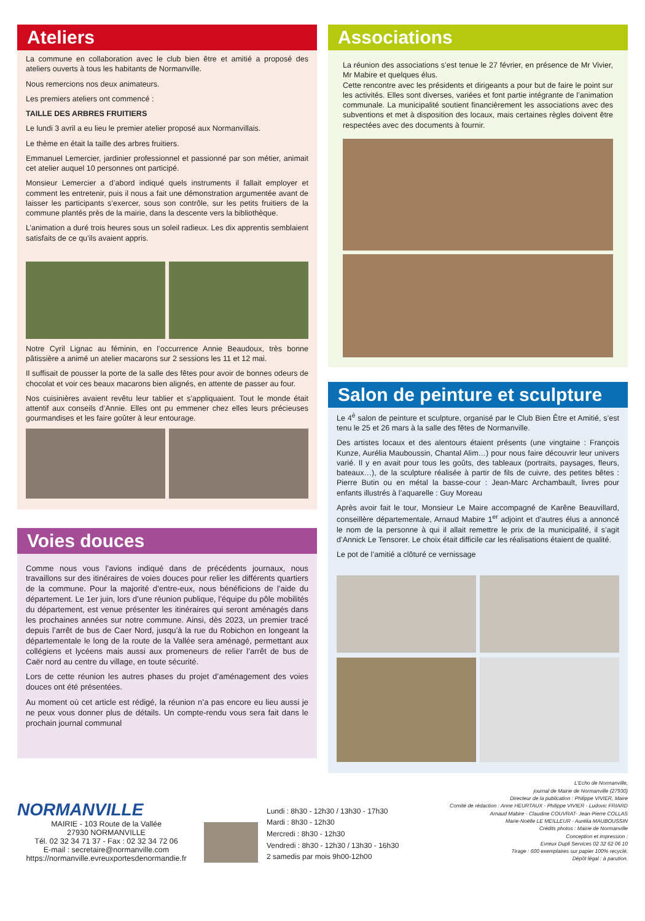Ateliers
La commune en collaboration avec le club bien être et amitié a proposé des ateliers ouverts à tous les habitants de Normanville.
Nous remercions nos deux animateurs.
Les premiers ateliers ont commencé :
TAILLE DES ARBRES FRUITIERS
Le lundi 3 avril a eu lieu le premier atelier proposé aux Normanvillais.
Le thème en était la taille des arbres fruitiers.
Emmanuel Lemercier, jardinier professionnel et passionné par son métier, animait cet atelier auquel 10 personnes ont participé.
Monsieur Lemercier a d’abord indiqué quels instruments il fallait employer et comment les entretenir, puis il nous a fait une démonstration argumentée avant de laisser les participants s’exercer, sous son contrôle, sur les petits fruitiers de la commune plantés près de la mairie, dans la descente vers la bibliothèque.
L’animation a duré trois heures sous un soleil radieux. Les dix apprentis semblaient satisfaits de ce qu’ils avaient appris.
Notre Cyril Lignac au féminin, en l’occurrence Annie Beaudoux, très bonne pâtissière a animé un atelier macarons sur 2 sessions les 11 et 12 mai.
Il suffisait de pousser la porte de la salle des fêtes pour avoir de bonnes odeurs de chocolat et voir ces beaux macarons bien alignés, en attente de passer au four.
Nos cuisinières avaient revêtu leur tablier et s’appliquaient. Tout le monde était attentif aux conseils d’Annie. Elles ont pu emmener chez elles leurs précieuses gourmandises et les faire goûter à leur entourage.
Voies douces
Comme nous vous l’avions indiqué dans de précédents journaux, nous travaillons sur des itinéraires de voies douces pour relier les différents quartiers de la commune. Pour la majorité d’entre-eux, nous bénéficions de l’aide du département. Le 1er juin, lors d’une réunion publique, l’équipe du pôle mobilités du département, est venue présenter les itinéraires qui seront aménagés dans les prochaines années sur notre commune. Ainsi, dès 2023, un premier tracé depuis l’arrêt de bus de Caer Nord, jusqu’à la rue du Robichon en longeant la départementale le long de la route de la Vallée sera aménagé, permettant aux collégiens et lycéens mais aussi aux promeneurs de relier l’arrêt de bus de Caër nord au centre du village, en toute sécurité.
Lors de cette réunion les autres phases du projet d’aménagement des voies douces ont été présentées.
Au moment où cet article est rédigé, la réunion n’a pas encore eu lieu aussi je ne peux vous donner plus de détails. Un compte-rendu vous sera fait dans le prochain journal communal
Associations
La réunion des associations s’est tenue le 27 février, en présence de Mr Vivier, Mr Mabire et quelques élus.
Cette rencontre avec les présidents et dirigeants a pour but de faire le point sur les activités. Elles sont diverses, variées et font partie intégrante de l’animation communale. La municipalité soutient financièrement les associations avec des subventions et met à disposition des locaux, mais certaines règles doivent être respectées avec des documents à fournir.
Salon de peinture et sculpture
Le 4<sup>è</sup> salon de peinture et sculpture, organisé par le Club Bien Être et Amitié, s’est tenu le 25 et 26 mars à la salle des fêtes de Normanville.
Des artistes locaux et des alentours étaient présents (une vingtaine : François Kunze, Aurélia Mauboussin, Chantal Alim…) pour nous faire découvrir leur univers varié. Il y en avait pour tous les goûts, des tableaux (portraits, paysages, fleurs, bateaux…), de la sculpture réalisée à partir de fils de cuivre, des petites bêtes : Pierre Butin ou en métal la basse-cour : Jean-Marc Archambault, livres pour enfants illustrés à l’aquarelle : Guy Moreau
Après avoir fait le tour, Monsieur Le Maire accompagné de Karêne Beauvillard, conseillère départementale, Arnaud Mabire 1<sup>er</sup> adjoint et d’autres élus a annoncé le nom de la personne à qui il allait remettre le prix de la municipalité, il s’agit d’Annick Le Tensorer. Le choix était difficile car les réalisations étaient de qualité.
Le pot de l’amitié a clôturé ce vernissage
NORMANVILLE
MAIRIE - 103 Route de la Vallée
27930 NORMANVILLE
Tél. 02 32 34 71 37 - Fax : 02 32 34 72 06
E-mail : secretaire@normanville.com
https://normanville.evreuxportesdenormandie.fr
Lundi : 8h30 - 12h30 / 13h30 - 17h30
Mardi : 8h30 - 12h30
Mercredi : 8h30 - 12h30
Vendredi : 8h30 - 12h30 / 13h30 - 16h30
2 samedis par mois 9h00-12h00
L’Echo de Normanville,
journal de Mairie de Normanville (27930)
Directeur de la publication : Philippe VIVIER, Maire
Comité de rédaction : Anne HEURTAUX - Philippe VIVIER - Ludovic FRIARD
Arnaud Mabire - Claudine COUVRAT- Jean-Pierre COLLAS
Marie-Noëlle LE MEILLEUR - Aurélia MAUBOUSSIN
Crédits photos : Mairie de Normanville
Conception et impression :
Evreux Dupli Services 02 32 62 06 10
Tirage : 600 exemplaires sur papier 100% recyclé.
Dépôt légal : à parution.